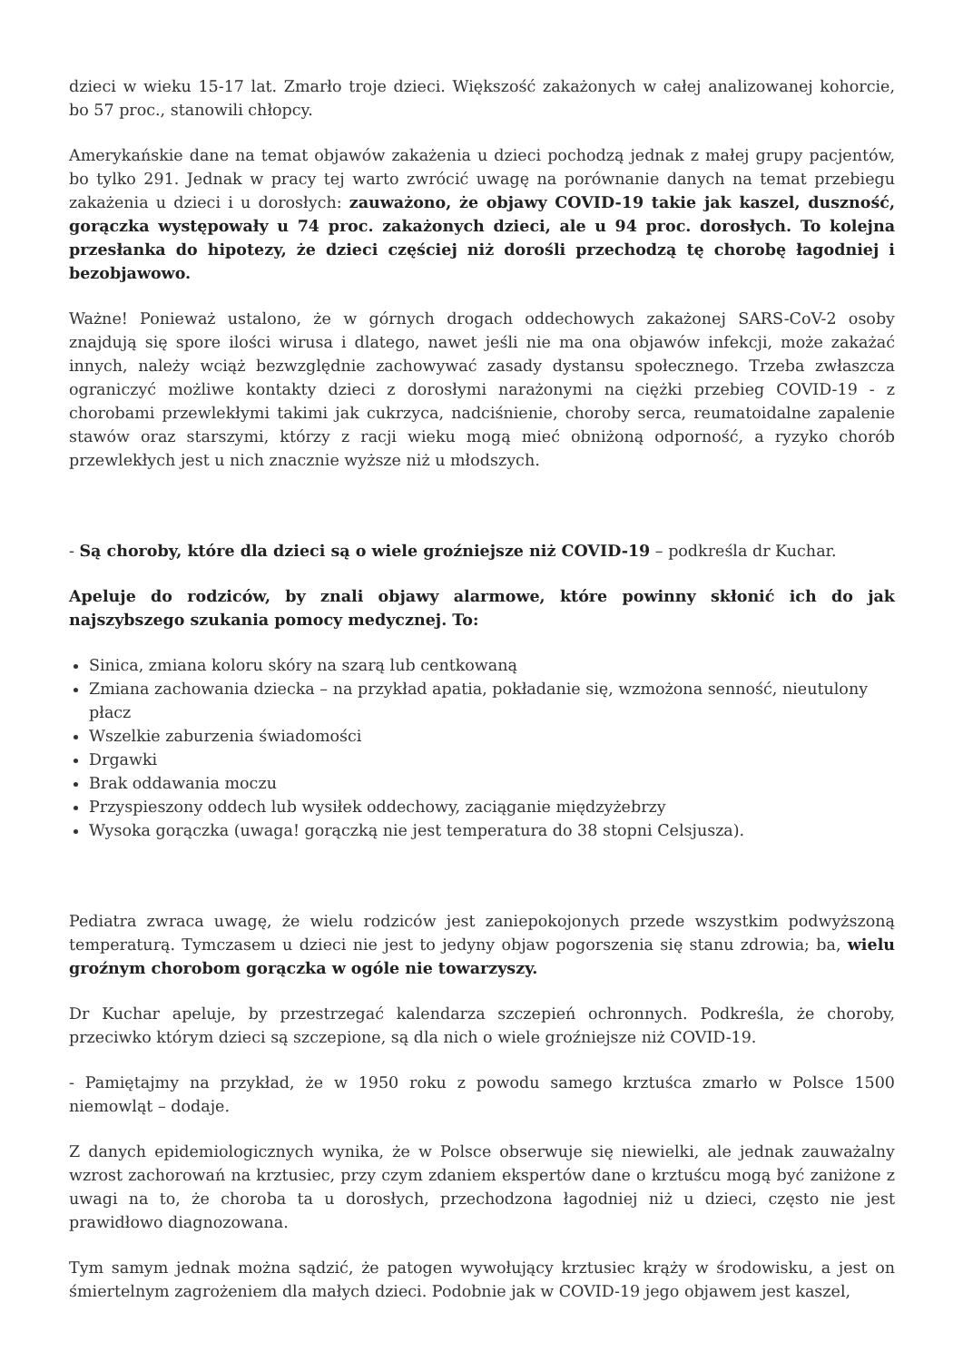dzieci w wieku 15-17 lat. Zmarło troje dzieci. Większość zakażonych w całej analizowanej kohorcie, bo 57 proc., stanowili chłopcy.
Amerykańskie dane na temat objawów zakażenia u dzieci pochodzą jednak z małej grupy pacjentów, bo tylko 291. Jednak w pracy tej warto zwrócić uwagę na porównanie danych na temat przebiegu zakażenia u dzieci i u dorosłych: zauważono, że objawy COVID-19 takie jak kaszel, duszność, gorączka występowały u 74 proc. zakażonych dzieci, ale u 94 proc. dorosłych. To kolejna przesłanka do hipotezy, że dzieci częściej niż dorośli przechodzą tę chorobę łagodniej i bezobjawowo.
Ważne! Ponieważ ustalono, że w górnych drogach oddechowych zakażonej SARS-CoV-2 osoby znajdują się spore ilości wirusa i dlatego, nawet jeśli nie ma ona objawów infekcji, może zakażać innych, należy wciąż bezwzględnie zachowywać zasady dystansu społecznego. Trzeba zwłaszcza ograniczyć możliwe kontakty dzieci z dorosłymi narażonymi na ciężki przebieg COVID-19 - z chorobami przewlekłymi takimi jak cukrzyca, nadciśnienie, choroby serca, reumatoidalne zapalenie stawów oraz starszymi, którzy z racji wieku mogą mieć obniżoną odporność, a ryzyko chorób przewlekłych jest u nich znacznie wyższe niż u młodszych.
- Są choroby, które dla dzieci są o wiele groźniejsze niż COVID-19 – podkreśla dr Kuchar.
Apeluje do rodziców, by znali objawy alarmowe, które powinny skłonić ich do jak najszybszego szukania pomocy medycznej. To:
Sinica, zmiana koloru skóry na szarą lub centkowaną
Zmiana zachowania dziecka – na przykład apatia, pokładanie się, wzmożona senność, nieutulony płacz
Wszelkie zaburzenia świadomości
Drgawki
Brak oddawania moczu
Przyspieszony oddech lub wysiłek oddechowy, zaciąganie międzyżebrzy
Wysoka gorączka (uwaga! gorączką nie jest temperatura do 38 stopni Celsjusza).
Pediatra zwraca uwagę, że wielu rodziców jest zaniepokojonych przede wszystkim podwyższoną temperaturą. Tymczasem u dzieci nie jest to jedyny objaw pogorszenia się stanu zdrowia; ba, wielu groźnym chorobom gorączka w ogóle nie towarzyszy.
Dr Kuchar apeluje, by przestrzegać kalendarza szczepień ochronnych. Podkreśla, że choroby, przeciwko którym dzieci są szczepione, są dla nich o wiele groźniejsze niż COVID-19.
- Pamiętajmy na przykład, że w 1950 roku z powodu samego krztuśca zmarło w Polsce 1500 niemowląt – dodaje.
Z danych epidemiologicznych wynika, że w Polsce obserwuje się niewielki, ale jednak zauważalny wzrost zachorowań na krztusiec, przy czym zdaniem ekspertów dane o krztuścu mogą być zaniżone z uwagi na to, że choroba ta u dorosłych, przechodzona łagodniej niż u dzieci, często nie jest prawidłowo diagnozowana.
Tym samym jednak można sądzić, że patogen wywołujący krztusiec krąży w środowisku, a jest on śmiertelnym zagrożeniem dla małych dzieci. Podobnie jak w COVID-19 jego objawem jest kaszel,